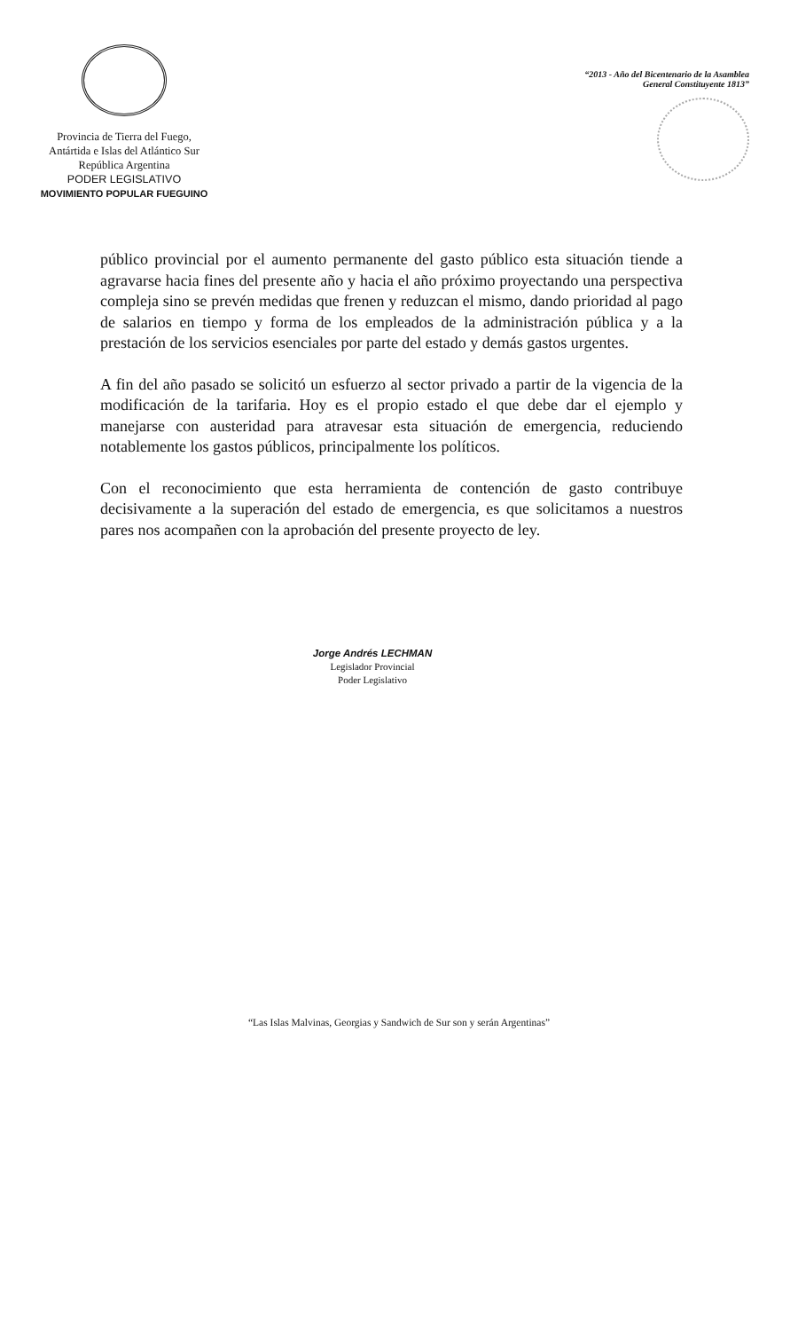Provincia de Tierra del Fuego,
Antártida e Islas del Atlántico Sur
República Argentina
PODER LEGISLATIVO
MOVIMIENTO POPULAR FUEGUINO
“2013 - Año del Bicentenario de la Asamblea
General Constituyente 1813”
público provincial por el aumento permanente del gasto público esta situación tiende a agravarse hacia fines del presente año y hacia el año próximo proyectando una perspectiva compleja sino se prevén medidas que frenen y reduzcan el mismo, dando prioridad al pago de salarios en tiempo y forma de los empleados de la administración pública y a la prestación de los servicios esenciales por parte del estado y demás gastos urgentes.
A fin del año pasado se solicitó un esfuerzo al sector privado a partir de la vigencia de la modificación de la tarifaria. Hoy es el propio estado el que debe dar el ejemplo y manejarse con austeridad para atravesar esta situación de emergencia, reduciendo notablemente los gastos públicos, principalmente los políticos.
Con el reconocimiento que esta herramienta de contención de gasto contribuye decisivamente a la superación del estado de emergencia, es que solicitamos a nuestros pares nos acompañen con la aprobación del presente proyecto de ley.
Jorge Andrés LECHMAN
Legislador Provincial
Poder Legislativo
“Las Islas Malvinas, Georgias y Sandwich de Sur son y serán Argentinas”